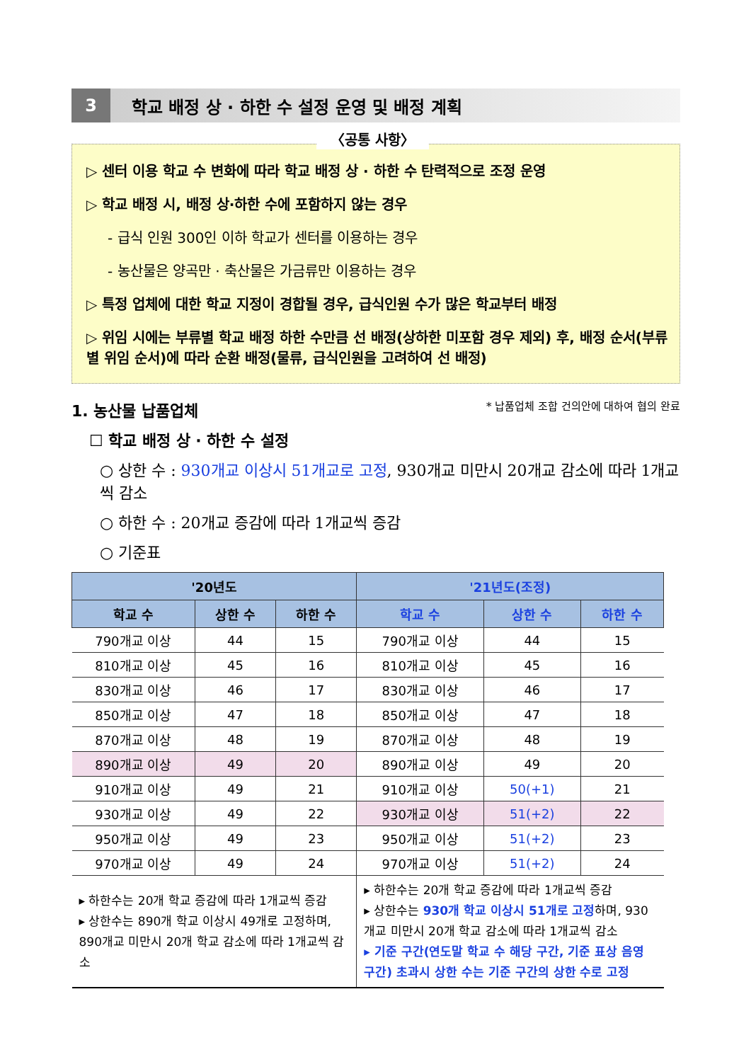3
학교 배정 상 · 하한 수 설정 운영 및 배정 계획
〈공통 사항〉
▷ 센터 이용 학교 수 변화에 따라 학교 배정 상 · 하한 수 탄력적으로 조정 운영
▷ 학교 배정 시, 배정 상·하한 수에 포함하지 않는 경우
- 급식 인원 300인 이하 학교가 센터를 이용하는 경우
- 농산물은 양곡만 · 축산물은 가금류만 이용하는 경우
▷ 특정 업체에 대한 학교 지정이 경합될 경우, 급식인원 수가 많은 학교부터 배정
▷ 위임 시에는 부류별 학교 배정 하한 수만큼 선 배정(상하한 미포함 경우 제외) 후, 배정 순서(부류별 위임 순서)에 따라 순환 배정(물류, 급식인원을 고려하여 선 배정)
1. 농산물 납품업체 * 납품업체 조합 건의안에 대하여 협의 완료
☐ 학교 배정 상 · 하한 수 설정
○ 상한 수 : 930개교 이상시 51개교로 고정, 930개교 미만시 20개교 감소에 따라 1개교씩 감소
○ 하한 수 : 20개교 증감에 따라 1개교씩 증감
○ 기준표
| '20년도 | | | '21년도(조정) | | |
| --- | --- | --- | --- | --- | --- |
| 학교 수 | 상한 수 | 하한 수 | 학교 수 | 상한 수 | 하한 수 |
| 790개교 이상 | 44 | 15 | 790개교 이상 | 44 | 15 |
| 810개교 이상 | 45 | 16 | 810개교 이상 | 45 | 16 |
| 830개교 이상 | 46 | 17 | 830개교 이상 | 46 | 17 |
| 850개교 이상 | 47 | 18 | 850개교 이상 | 47 | 18 |
| 870개교 이상 | 48 | 19 | 870개교 이상 | 48 | 19 |
| 890개교 이상 | 49 | 20 | 890개교 이상 | 49 | 20 |
| 910개교 이상 | 49 | 21 | 910개교 이상 | 50(+1) | 21 |
| 930개교 이상 | 49 | 22 | 930개교 이상 | 51(+2) | 22 |
| 950개교 이상 | 49 | 23 | 950개교 이상 | 51(+2) | 23 |
| 970개교 이상 | 49 | 24 | 970개교 이상 | 51(+2) | 24 |
| ▸ 하한수는 20개 학교 증감에 따라 1개교씩 증감 ▸ 상한수는 890개 학교 이상시 49개로 고정하며, 890개교 미만시 20개 학교 감소에 따라 1개교씩 감소 | | | ▸ 하한수는 20개 학교 증감에 따라 1개교씩 증감 ▸ 상한수는 930개 학교 이상시 51개로 고정 하며, 930개교 미만시 20개 학교 감소에 따라 1개교씩 감소 ▸ 기준 구간(연도말 학교 수 해당 구간, 기준 표상 음영 구간) 초과시 상한 수는 기준 구간의 상한 수로 고정 | | |